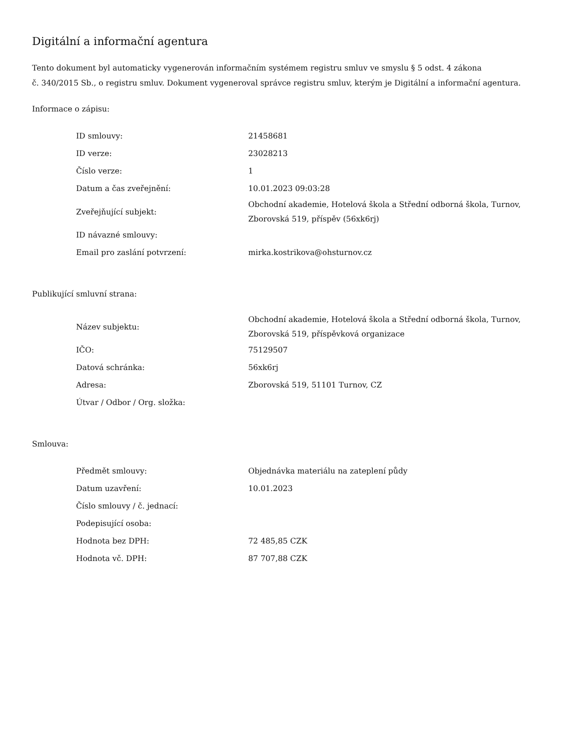Digitální a informační agentura
Tento dokument byl automaticky vygenerován informačním systémem registru smluv ve smyslu § 5 odst. 4 zákona
č. 340/2015 Sb., o registru smluv. Dokument vygeneroval správce registru smluv, kterým je Digitální a informační agentura.
Informace o zápisu:
| ID smlouvy: | 21458681 |
| ID verze: | 23028213 |
| Číslo verze: | 1 |
| Datum a čas zveřejnění: | 10.01.2023 09:03:28 |
| Zveřejňující subjekt: | Obchodní akademie, Hotelová škola a Střední odborná škola, Turnov, Zborovská 519, příspěv (56xk6rj) |
| ID návazné smlouvy: | |
| Email pro zaslání potvrzení: | mirka.kostrikova@ohsturnov.cz |
Publikující smluvní strana:
| Název subjektu: | Obchodní akademie, Hotelová škola a Střední odborná škola, Turnov, Zborovská 519, příspěvková organizace |
| IČO: | 75129507 |
| Datová schránka: | 56xk6rj |
| Adresa: | Zborovská 519, 51101 Turnov, CZ |
| Útvar / Odbor / Org. složka: | |
Smlouva:
| Předmět smlouvy: | Objednávka materiálu na zateplení půdy |
| Datum uzavření: | 10.01.2023 |
| Číslo smlouvy / č. jednací: | |
| Podepisující osoba: | |
| Hodnota bez DPH: | 72 485,85 CZK |
| Hodnota vč. DPH: | 87 707,88 CZK |